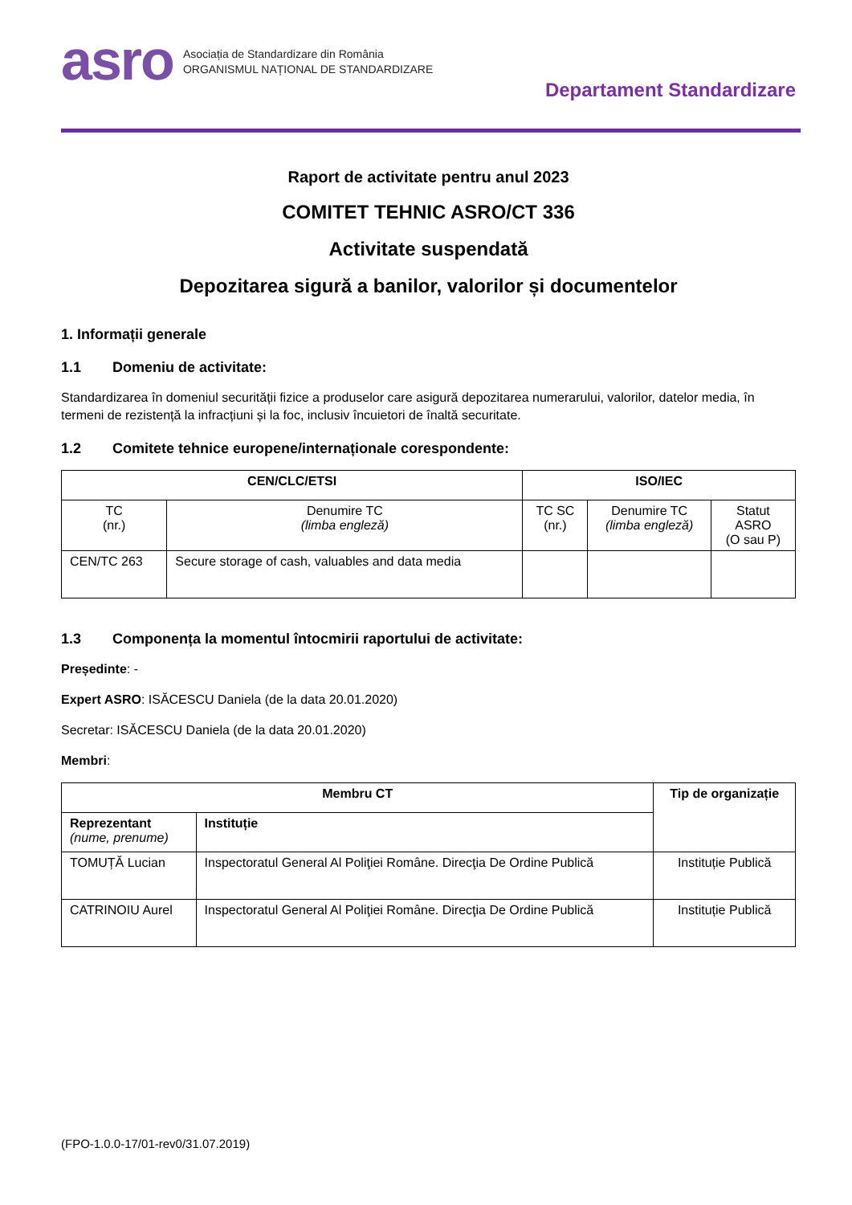asro
Asociația de Standardizare din România
ORGANISMUL NAȚIONAL DE STANDARDIZARE
Departament Standardizare
Raport de activitate pentru anul 2023
COMITET TEHNIC ASRO/CT 336
Activitate suspendată
Depozitarea sigură a banilor, valorilor și documentelor
1. Informații generale
1.1 Domeniu de activitate:
Standardizarea în domeniul securității fizice a produselor care asigură depozitarea numerarului, valorilor, datelor media, în termeni de rezistență la infracțiuni și la foc, inclusiv încuietori de înaltă securitate.
1.2 Comitete tehnice europene/internaționale corespondente:
| CEN/CLC/ETSI | | ISO/IEC | | |
| --- | --- | --- | --- | --- |
| TC (nr.) | Denumire TC (limba engleză) | TC SC (nr.) | Denumire TC (limba engleză) | Statut ASRO (O sau P) |
| CEN/TC 263 | Secure storage of cash, valuables and data media | | | |
1.3 Componența la momentul întocmirii raportului de activitate:
Președinte: -
Expert ASRO: ISĂCESCU Daniela (de la data 20.01.2020)
Secretar: ISĂCESCU Daniela (de la data 20.01.2020)
Membri:
| Membru CT | | Tip de organizație |
| --- | --- | --- |
| Reprezentant (nume, prenume) | Instituție | |
| TOMUȚĂ Lucian | Inspectoratul General Al Poliţiei Române. Direcţia De Ordine Publică | Instituție Publică |
| CATRINOIU Aurel | Inspectoratul General Al Poliţiei Române. Direcţia De Ordine Publică | Instituție Publică |
(FPO-1.0.0-17/01-rev0/31.07.2019)